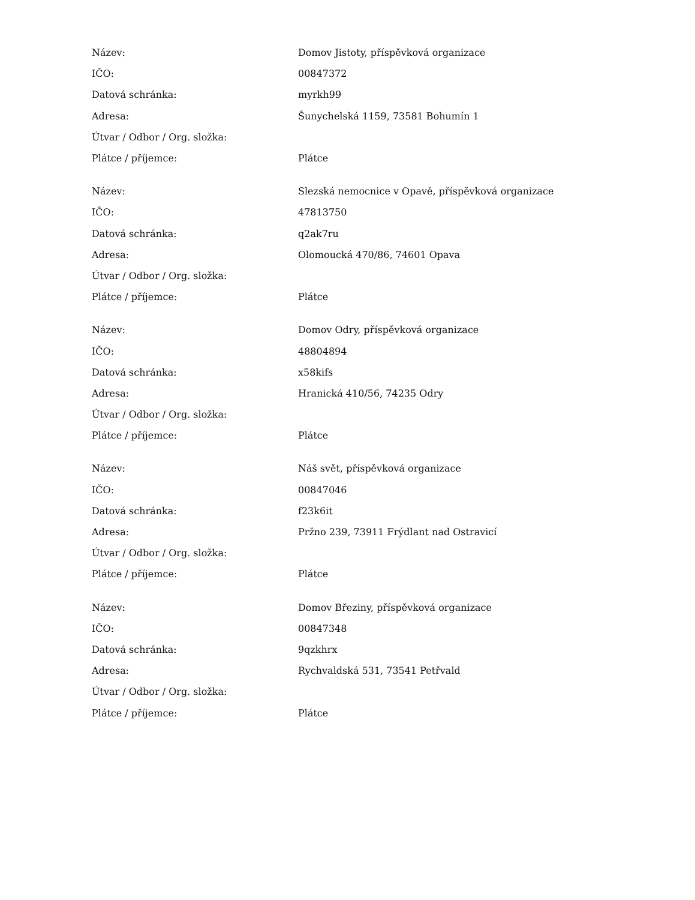| Název: | Domov Jistoty, příspěvková organizace |
| IČO: | 00847372 |
| Datová schránka: | myrkh99 |
| Adresa: | Šunychelská 1159, 73581 Bohumín 1 |
| Útvar / Odbor / Org. složka: | |
| Plátce / příjemce: | Plátce |
| Název: | Slezská nemocnice v Opavě, příspěvková organizace |
| IČO: | 47813750 |
| Datová schránka: | q2ak7ru |
| Adresa: | Olomoucká 470/86, 74601 Opava |
| Útvar / Odbor / Org. složka: | |
| Plátce / příjemce: | Plátce |
| Název: | Domov Odry, příspěvková organizace |
| IČO: | 48804894 |
| Datová schránka: | x58kifs |
| Adresa: | Hranická 410/56, 74235 Odry |
| Útvar / Odbor / Org. složka: | |
| Plátce / příjemce: | Plátce |
| Název: | Náš svět, příspěvková organizace |
| IČO: | 00847046 |
| Datová schránka: | f23k6it |
| Adresa: | Pržno 239, 73911 Frýdlant nad Ostravicí |
| Útvar / Odbor / Org. složka: | |
| Plátce / příjemce: | Plátce |
| Název: | Domov Březiny, příspěvková organizace |
| IČO: | 00847348 |
| Datová schránka: | 9qzkhrx |
| Adresa: | Rychvaldská 531, 73541 Petřvald |
| Útvar / Odbor / Org. složka: | |
| Plátce / příjemce: | Plátce |